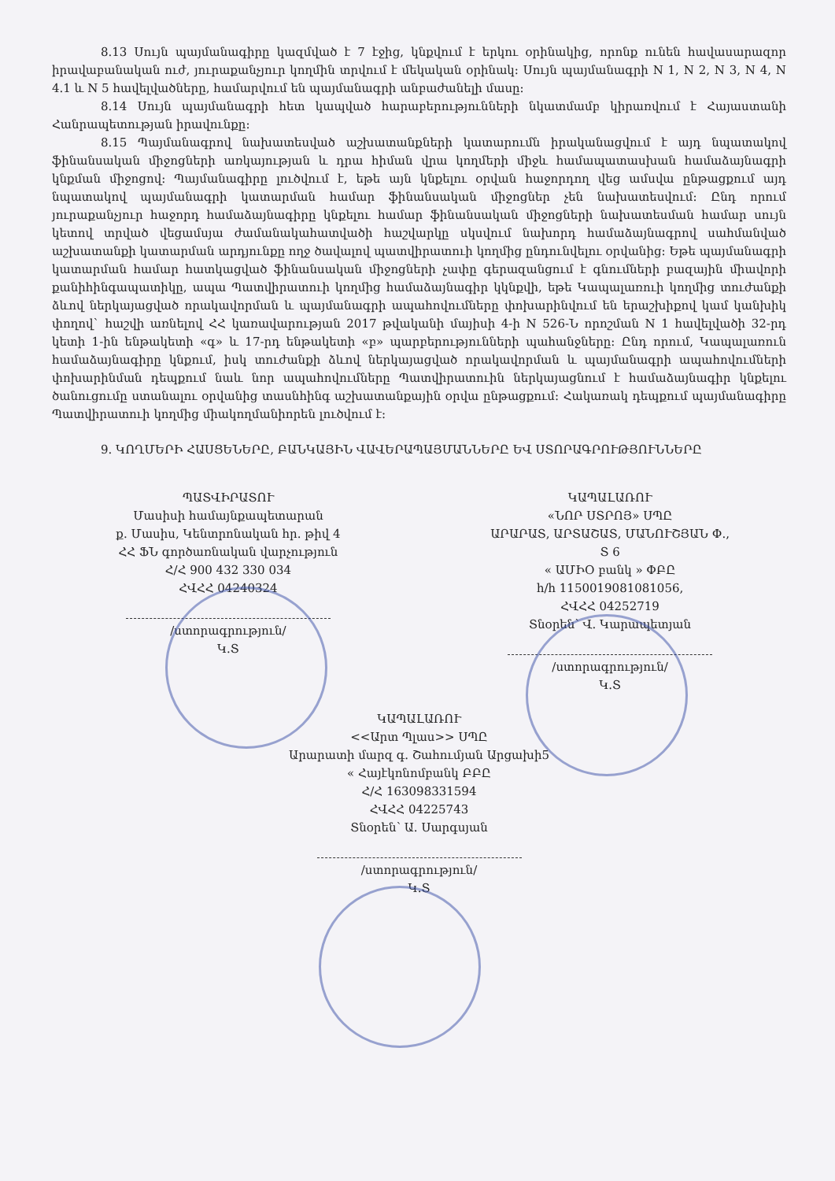8.13 Սույն պայմանագիրը կազմված է 7 էջից, կնքվում է երկու օրինակից, որոնք ունեն հավասարազոր իրավաբանական ուժ, յուրաքանչյուր կողմին տրվում է մեկական օրինակ: Սույն պայմանագրի N 1, N 2, N 3, N 4, N 4.1 և N 5 հավելվածները, համարվում են պայմանագրի անբաժանելի մասը:
8.14 Սույն պայմանագրի հետ կապված հարաբերությունների նկատմամբ կիրառվում է Հայաստանի Հանրապետության իրավունքը:
8.15 Պայմանագրով նախատեսված աշխատանքների կատարումն իրականացվում է այդ նպատակով ֆինանսական միջոցների առկայության և դրա հիման վրա կողմերի միջև համապատասխան համաձայնագրի կնքման միջոցով: Պայմանագիրը լուծվում է, եթե այն կնքելու օրվան հաջորդող վեց ամսվա ընթացքում այդ նպատակով պայմանագրի կատարման համար ֆինանսական միջոցներ չեն նախատեսվում: Ընդ որում յուրաքանչյուր հաջորդ համաձայնագիրը կնքելու համար ֆինանսական միջոցների նախատեսման համար սույն կետով տրված վեցամսյա ժամանակահատվածի հաշվարկը սկսվում նախորդ համաձայնագրով սահմանված աշխատանքի կատարման արդյունքը ողջ ծավալով պատվիրատուի կողմից ընդունվելու օրվանից: Եթե պայմանագրի կատարման համար հատկացված ֆինանսական միջոցների չափը գերազանցում է գնումների բազային միավորի քանիհինգապատիկը, ապա Պատվիրատուի կողմից համաձայնագիր կկնքվի, եթե Կապալառուի կողմից տուժանքի ձևով ներկայացված որակավորման և պայմանագրի ապահովումները փոխարինվում են երաշխիքով կամ կանխիկ փողով` հաշվի առնելով ՀՀ կառավարության 2017 թվականի մայիսի 4-ի N 526-Ն որոշման N 1 հավելվածի 32-րդ կետի 1-ին ենթակետի «գ» և 17-րդ ենթակետի «բ» պարբերությունների պահանջները: Ընդ որում, Կապալառուն համաձայնագիրը կնքում, իսկ տուժանքի ձևով ներկայացված որակավորման և պայմանագրի ապահովումների փոխարինման դեպքում նաև նոր ապահովումները Պատվիրատուին ներկայացնում է համաձայնագիր կնքելու ծանուցումը ստանալու օրվանից տասնհինգ աշխատանքային օրվա ընթացքում: Հակառակ դեպքում պայմանագիրը Պատվիրատուի կողմից միակողմանիորեն լուծվում է:
9. ԿՈՂՄԵՐԻ ՀԱՍՑԵՆԵՐԸ, ԲԱՆԿԱՅԻՆ ՎԱՎԵՐԱՊԱՅՄԱՆՆԵՐԸ ԵՎ ՍՏՈՐԱԳՐՈՒԹՅՈՒՆՆԵՐԸ
ՊԱՏՎԻՐԱՏՈՒ
Մասիսի համայնքապետարան
ք. Մասիս, Կենտրոնական հր. թիվ 4
ՀՀ ՖՆ գործառնական վարչություն
Հ/Հ 900 432 330 034
ՀՎՀՀ 04240324
/ստորագրություն/
Կ.Տ
ԿԱՊԱԼԱՌՈՒ
«ՆՈՐ ՍՏՐՈՅ» ՍՊԸ
ԱՐԱՐԱՏ, ԱՐՏԱՇԱՏ, ՄԱՆՈՒՇՅԱՆ Փ.,
Տ 6
« ԱՄԻՕ բանկ » ՓԲԸ
հ/հ 1150019081081056,
ՀՎՀՀ 04252719
Տնօրեն՝ Վ. Կարապետյան
/ստորագրություն/
Կ.Տ
ԿԱՊԱԼԱՌՈՒ
<<Արտ Պլաս>> ՍՊԸ
Արարատի մարզ գ. Շահումյան Արցախի5
« Հայէկոնոմբանկ ԲԲԸ
Հ/Հ 163098331594
ՀՎՀՀ 04225743
Տնօրեն՝ Ա. Սարգսյան
/ստորագրություն/
Կ.Տ